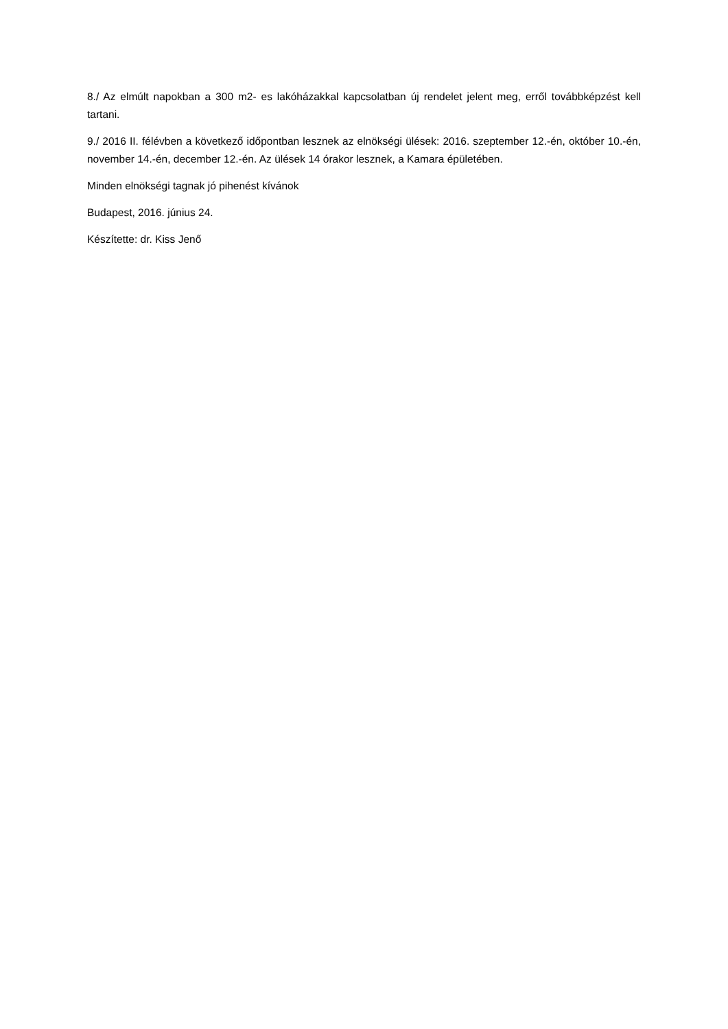8./ Az elmúlt napokban a 300 m2- es lakóházakkal kapcsolatban új rendelet jelent meg, erről továbbképzést kell tartani.
9./ 2016 II. félévben a következő időpontban lesznek az elnökségi ülések: 2016. szeptember 12.-én, október 10.-én, november 14.-én, december 12.-én. Az ülések 14 órakor lesznek, a Kamara épületében.
Minden elnökségi tagnak jó pihenést kívánok
Budapest, 2016. június 24.
Készítette: dr. Kiss Jenő